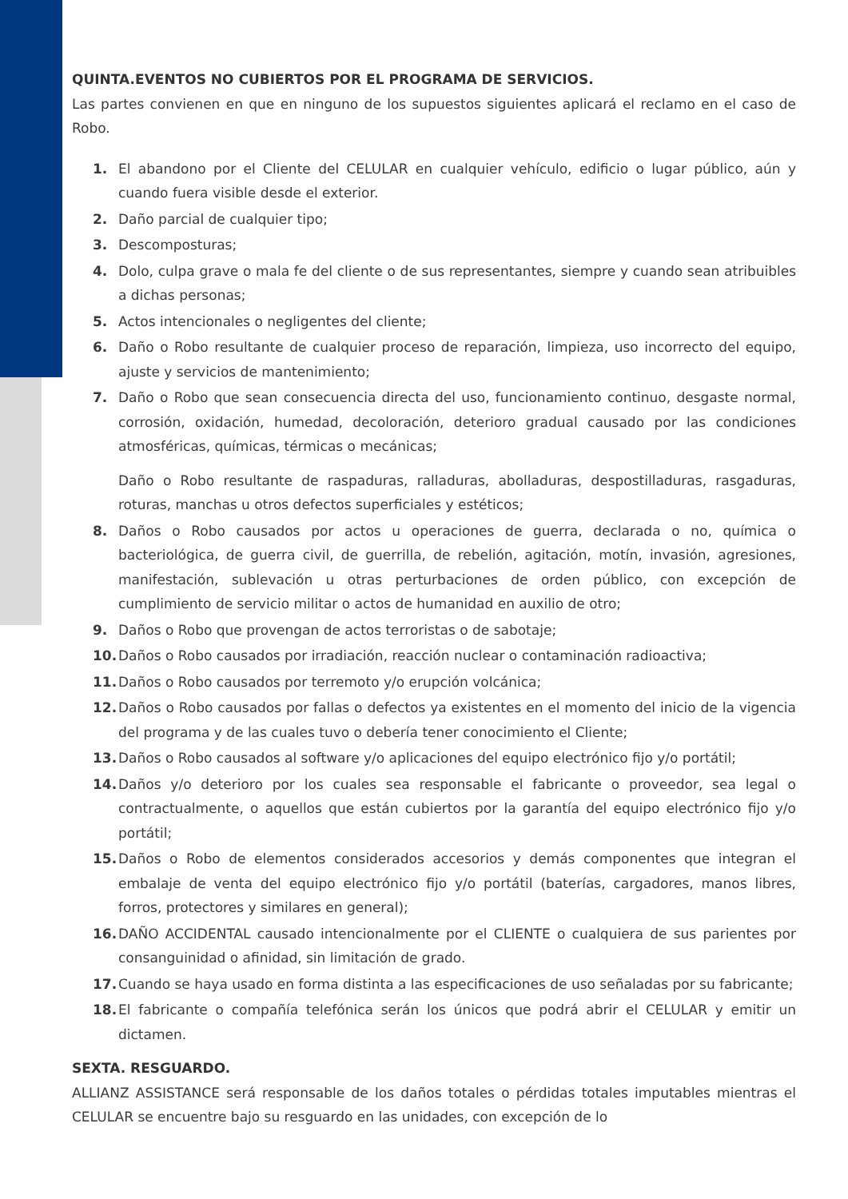QUINTA.EVENTOS NO CUBIERTOS POR EL PROGRAMA DE SERVICIOS.
Las partes convienen en que en ninguno de los supuestos siguientes aplicará el reclamo en el caso de Robo.
1. El abandono por el Cliente del CELULAR en cualquier vehículo, edificio o lugar público, aún y cuando fuera visible desde el exterior.
2. Daño parcial de cualquier tipo;
3. Descomposturas;
4. Dolo, culpa grave o mala fe del cliente o de sus representantes, siempre y cuando sean atribuibles a dichas personas;
5. Actos intencionales o negligentes del cliente;
6. Daño o Robo resultante de cualquier proceso de reparación, limpieza, uso incorrecto del equipo, ajuste y servicios de mantenimiento;
7. Daño o Robo que sean consecuencia directa del uso, funcionamiento continuo, desgaste normal, corrosión, oxidación, humedad, decoloración, deterioro gradual causado por las condiciones atmosféricas, químicas, térmicas o mecánicas;
Daño o Robo resultante de raspaduras, ralladuras, abolladuras, despostilladuras, rasgaduras, roturas, manchas u otros defectos superficiales y estéticos;
8. Daños o Robo causados por actos u operaciones de guerra, declarada o no, química o bacteriológica, de guerra civil, de guerrilla, de rebelión, agitación, motín, invasión, agresiones, manifestación, sublevación u otras perturbaciones de orden público, con excepción de cumplimiento de servicio militar o actos de humanidad en auxilio de otro;
9. Daños o Robo que provengan de actos terroristas o de sabotaje;
10. Daños o Robo causados por irradiación, reacción nuclear o contaminación radioactiva;
11. Daños o Robo causados por terremoto y/o erupción volcánica;
12. Daños o Robo causados por fallas o defectos ya existentes en el momento del inicio de la vigencia del programa y de las cuales tuvo o debería tener conocimiento el Cliente;
13. Daños o Robo causados al software y/o aplicaciones del equipo electrónico fijo y/o portátil;
14. Daños y/o deterioro por los cuales sea responsable el fabricante o proveedor, sea legal o contractualmente, o aquellos que están cubiertos por la garantía del equipo electrónico fijo y/o portátil;
15. Daños o Robo de elementos considerados accesorios y demás componentes que integran el embalaje de venta del equipo electrónico fijo y/o portátil (baterías, cargadores, manos libres, forros, protectores y similares en general);
16. DAÑO ACCIDENTAL causado intencionalmente por el CLIENTE o cualquiera de sus parientes por consanguinidad o afinidad, sin limitación de grado.
17. Cuando se haya usado en forma distinta a las especificaciones de uso señaladas por su fabricante;
18. El fabricante o compañía telefónica serán los únicos que podrá abrir el CELULAR y emitir un dictamen.
SEXTA. RESGUARDO.
ALLIANZ ASSISTANCE será responsable de los daños totales o pérdidas totales imputables mientras el CELULAR se encuentre bajo su resguardo en las unidades, con excepción de lo